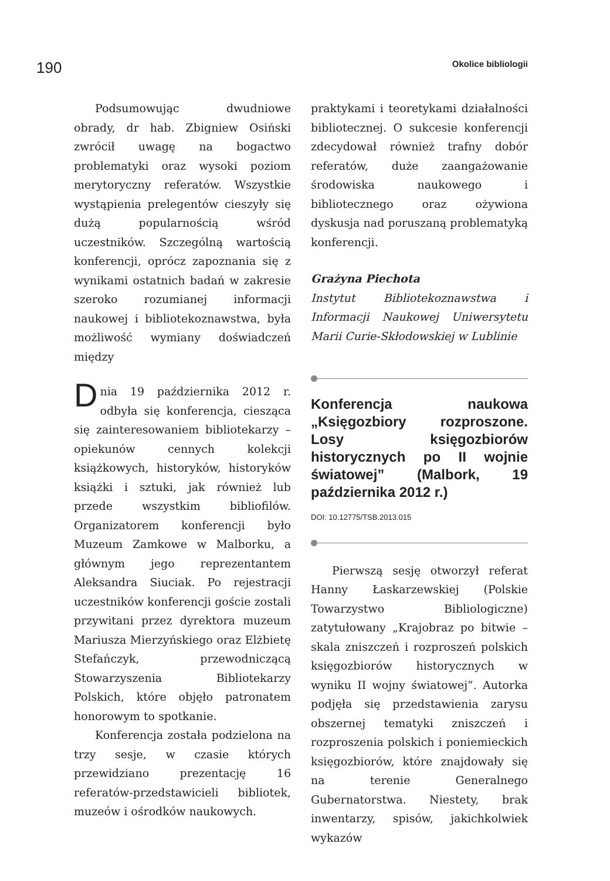190 Okolice bibliologii
Podsumowując dwudniowe obrady, dr hab. Zbigniew Osiński zwrócił uwagę na bogactwo problematyki oraz wysoki poziom merytoryczny referatów. Wszystkie wystąpienia prelegentów cieszyły się dużą popularnością wśród uczestników. Szczególną wartością konferencji, oprócz zapoznania się z wynikami ostatnich badań w zakresie szeroko rozumianej informacji naukowej i bibliotekoznawstwa, była możliwość wymiany doświadczeń między
praktykami i teoretykami działalności bibliotecznej. O sukcesie konferencji zdecydował również trafny dobór referatów, duże zaangażowanie środowiska naukowego i bibliotecznego oraz ożywiona dyskusja nad poruszaną problematyką konferencji.
Grażyna Piechota
Instytut Bibliotekoznawstwa i Informacji Naukowej Uniwersytetu Marii Curie-Skłodowskiej w Lublinie
Dnia 19 października 2012 r. odbyła się konferencja, ciesząca się zainteresowaniem bibliotekarzy – opiekunów cennych kolekcji książkowych, historyków, historyków książki i sztuki, jak również lub przede wszystkim bibliofilów. Organizatorem konferencji było Muzeum Zamkowe w Malborku, a głównym jego reprezentantem Aleksandra Siuciak. Po rejestracji uczestników konferencji goście zostali przywitani przez dyrektora muzeum Mariusza Mierzyńskiego oraz Elżbietę Stefańczyk, przewodniczącą Stowarzyszenia Bibliotekarzy Polskich, które objęło patronatem honorowym to spotkanie.
Konferencja została podzielona na trzy sesje, w czasie których przewidziano prezentację 16 referatów-przedstawicieli bibliotek, muzeów i ośrodków naukowych.
Konferencja naukowa „Księgozbiory rozproszone. Losy księgozbiorów historycznych po II wojnie światowej” (Malbork, 19 października 2012 r.)
DOI: 10.12775/TSB.2013.015
Pierwszą sesję otworzył referat Hanny Łaskarzewskiej (Polskie Towarzystwo Bibliologiczne) zatytułowany „Krajobraz po bitwie – skala zniszczeń i rozproszeń polskich księgozbiorów historycznych w wyniku II wojny światowej”. Autorka podjęła się przedstawienia zarysu obszernej tematyki zniszczeń i rozproszenia polskich i poniemieckich księgozbiorów, które znajdowały się na terenie Generalnego Gubernatorstwa. Niestety, brak inwentarzy, spisów, jakichkolwiek wykazów